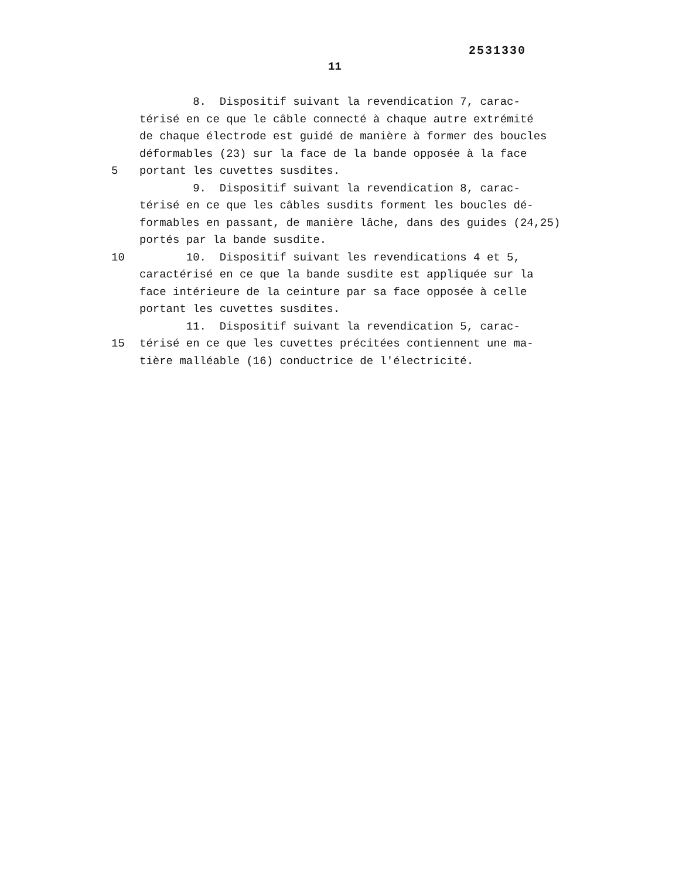2531330
11
8. Dispositif suivant la revendication 7, carac-
térisé en ce que le câble connecté à chaque autre extrémité
de chaque électrode est guidé de manière à former des boucles
déformables (23) sur la face de la bande opposée à la face
5 portant les cuvettes susdites.
9. Dispositif suivant la revendication 8, carac-
térisé en ce que les câbles susdits forment les boucles dé-
formables en passant, de manière lâche, dans des guides (24,25)
portés par la bande susdite.
10 10. Dispositif suivant les revendications 4 et 5,
caractérisé en ce que la bande susdite est appliquée sur la
face intérieure de la ceinture par sa face opposée à celle
portant les cuvettes susdites.
11. Dispositif suivant la revendication 5, carac-
15 térisé en ce que les cuvettes précitées contiennent une ma-
tière malléable (16) conductrice de l'électricité.